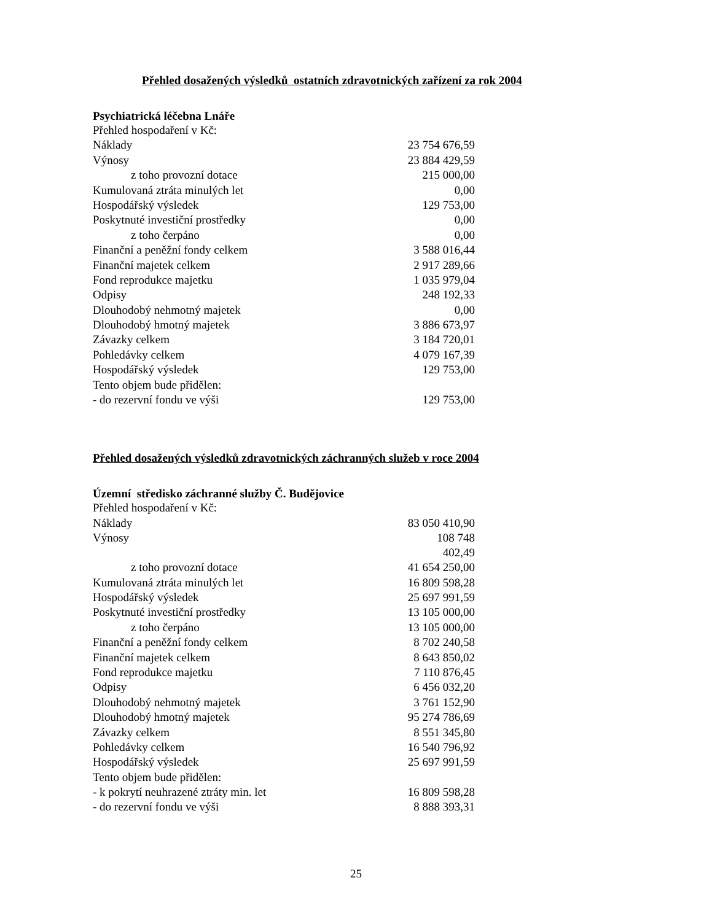Přehled dosažených výsledků ostatních zdravotnických zařízení za rok 2004
Psychiatrická léčebna Lnáře
| Přehled hospodaření v Kč: | |
| Náklady | 23 754 676,59 |
| Výnosy | 23 884 429,59 |
| z toho provozní dotace | 215 000,00 |
| Kumulovaná ztráta minulých let | 0,00 |
| Hospodářský výsledek | 129 753,00 |
| Poskytnuté investiční prostředky | 0,00 |
| z toho čerpáno | 0,00 |
| Finanční a peněžní fondy celkem | 3 588 016,44 |
| Finanční majetek celkem | 2 917 289,66 |
| Fond reprodukce majetku | 1 035 979,04 |
| Odpisy | 248 192,33 |
| Dlouhodobý nehmotný majetek | 0,00 |
| Dlouhodobý hmotný majetek | 3 886 673,97 |
| Závazky celkem | 3 184 720,01 |
| Pohledávky celkem | 4 079 167,39 |
| Hospodářský výsledek | 129 753,00 |
| Tento objem bude přidělen: | |
| - do rezervní fondu ve výši | 129 753,00 |
Přehled dosažených výsledků zdravotnických záchranných služeb v roce 2004
Územní středisko záchranné služby Č. Budějovice
| Přehled hospodaření v Kč: | |
| Náklady | 83 050 410,90 |
| Výnosy | 108 748 402,49 |
| z toho provozní dotace | 41 654 250,00 |
| Kumulovaná ztráta minulých let | 16 809 598,28 |
| Hospodářský výsledek | 25 697 991,59 |
| Poskytnuté investiční prostředky | 13 105 000,00 |
| z toho čerpáno | 13 105 000,00 |
| Finanční a peněžní fondy celkem | 8 702 240,58 |
| Finanční majetek celkem | 8 643 850,02 |
| Fond reprodukce majetku | 7 110 876,45 |
| Odpisy | 6 456 032,20 |
| Dlouhodobý nehmotný majetek | 3 761 152,90 |
| Dlouhodobý hmotný majetek | 95 274 786,69 |
| Závazky celkem | 8 551 345,80 |
| Pohledávky celkem | 16 540 796,92 |
| Hospodářský výsledek | 25 697 991,59 |
| Tento objem bude přidělen: | |
| - k pokrytí neuhrazené ztráty min. let | 16 809 598,28 |
| - do rezervní fondu ve výši | 8 888 393,31 |
25